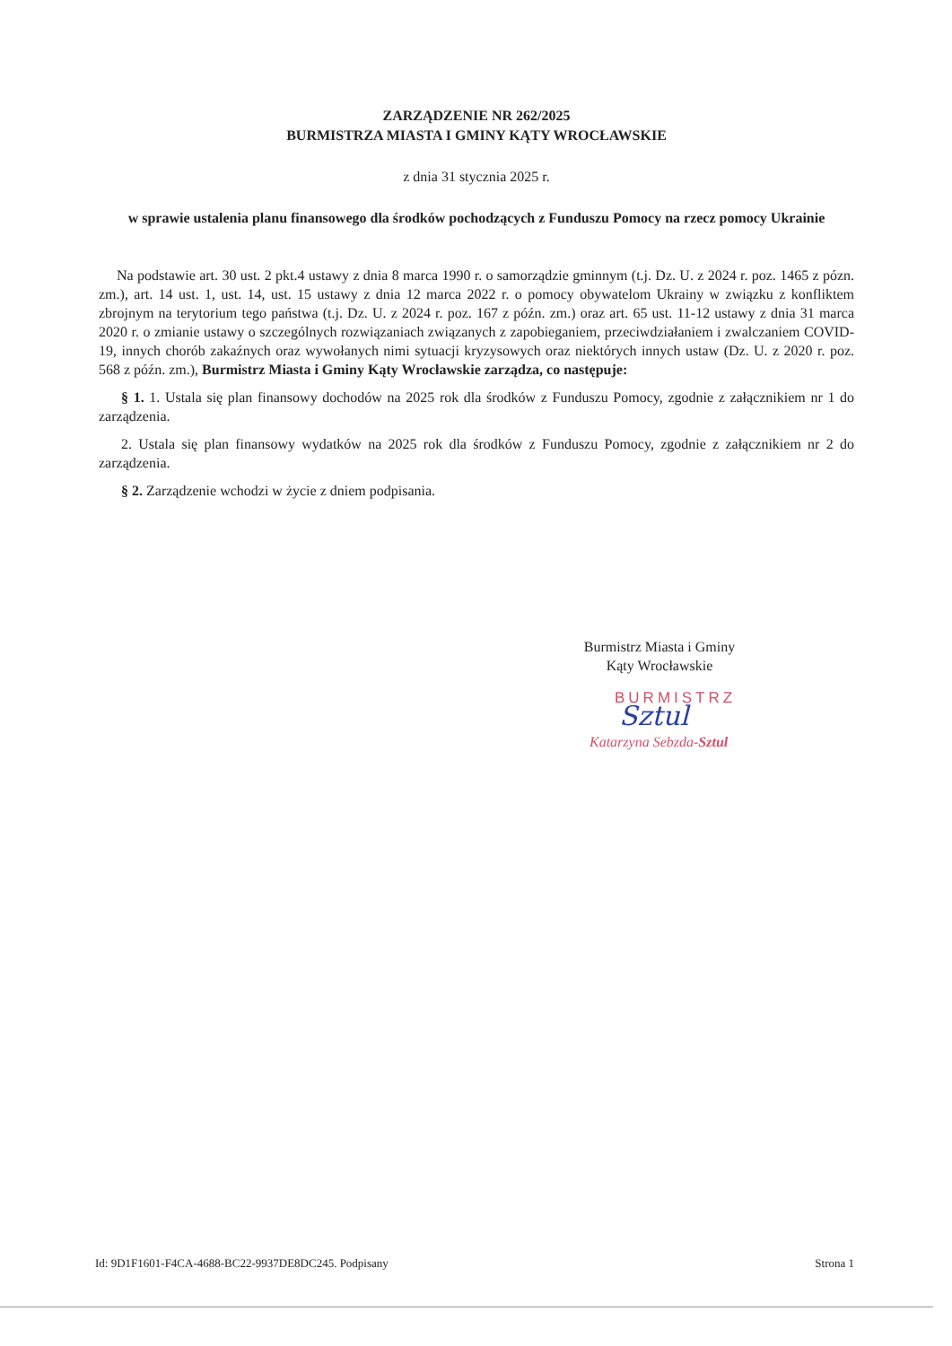ZARZĄDZENIE NR 262/2025
BURMISTRZA MIASTA I GMINY KĄTY WROCŁAWSKIE
z dnia 31 stycznia 2025 r.
w sprawie ustalenia planu finansowego dla środków pochodzących z Funduszu Pomocy na rzecz pomocy Ukrainie
Na podstawie art. 30 ust. 2 pkt.4 ustawy z dnia 8 marca 1990 r. o samorządzie gminnym (t.j. Dz. U. z 2024 r. poz. 1465 z pózn. zm.), art. 14 ust. 1, ust. 14, ust. 15 ustawy z dnia 12 marca 2022 r. o pomocy obywatelom Ukrainy w związku z konfliktem zbrojnym na terytorium tego państwa (t.j. Dz. U. z 2024 r. poz. 167 z późn. zm.) oraz art. 65 ust. 11-12 ustawy z dnia 31 marca 2020 r. o zmianie ustawy o szczególnych rozwiązaniach związanych z zapobieganiem, przeciwdziałaniem i zwalczaniem COVID-19, innych chorób zakaźnych oraz wywołanych nimi sytuacji kryzysowych oraz niektórych innych ustaw (Dz. U. z 2020 r. poz. 568 z późn. zm.), Burmistrz Miasta i Gminy Kąty Wrocławskie zarządza, co następuje:
§ 1. 1. Ustala się plan finansowy dochodów na 2025 rok dla środków z Funduszu Pomocy, zgodnie z załącznikiem nr 1 do zarządzenia.
2. Ustala się plan finansowy wydatków na 2025 rok dla środków z Funduszu Pomocy, zgodnie z załącznikiem nr 2 do zarządzenia.
§ 2. Zarządzenie wchodzi w życie z dniem podpisania.
Burmistrz Miasta i Gminy
Kąty Wrocławskie
BURMISTRZ
Sztul
Katarzyna Sebzda-Sztul
Id: 9D1F1601-F4CA-4688-BC22-9937DE8DC245. Podpisany Strona 1